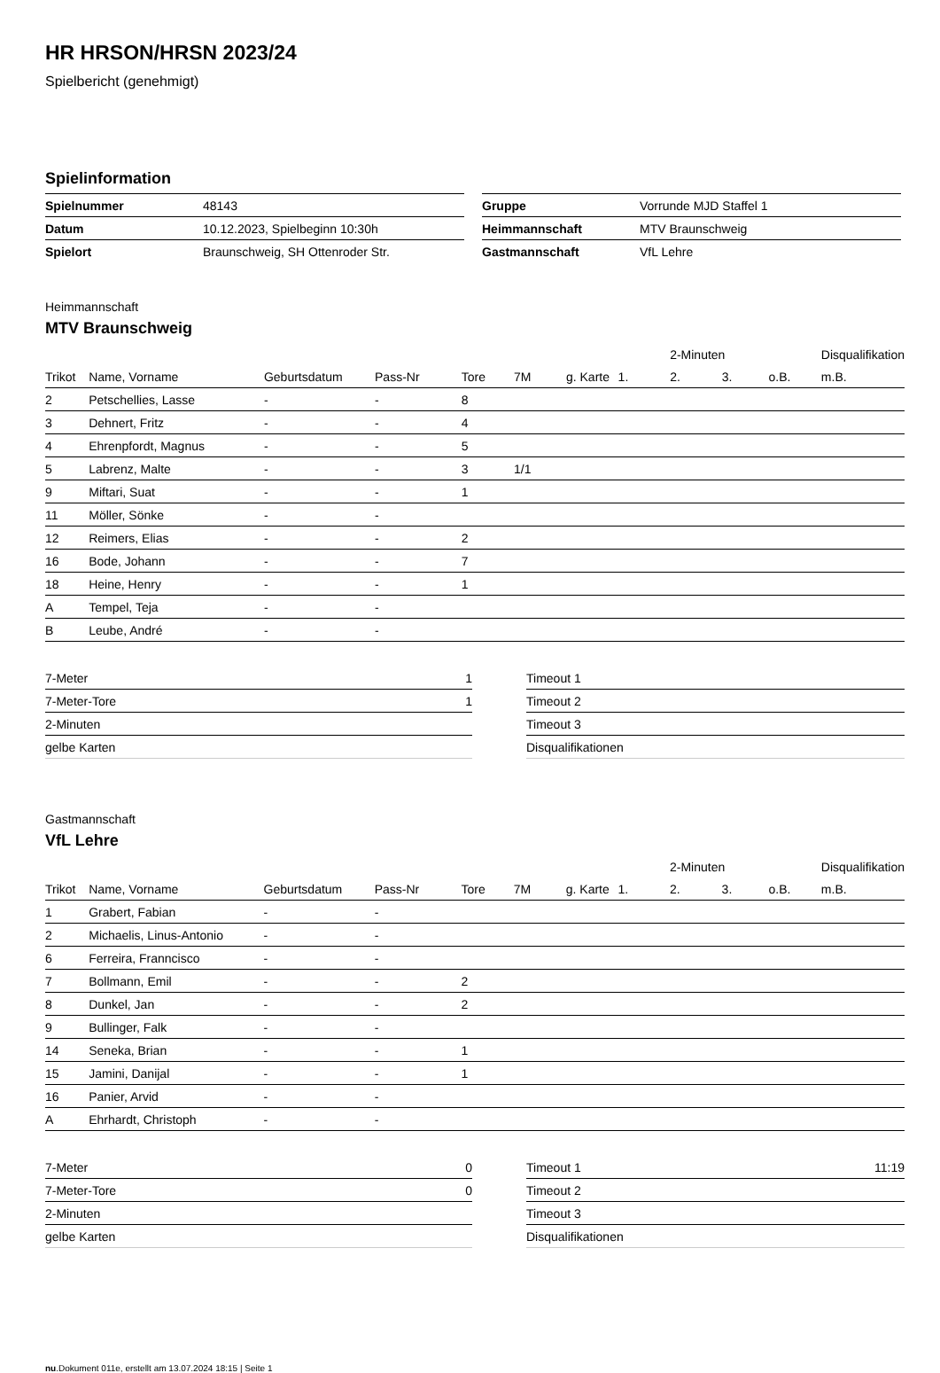HR HRSON/HRSN 2023/24
Spielbericht (genehmigt)
Spielinformation
| Spielnummer | 48143 |
| Datum | 10.12.2023, Spielbeginn 10:30h |
| Spielort | Braunschweig, SH Ottenroder Str. |
| Gruppe | Vorrunde MJD Staffel 1 |
| Heimmannschaft | MTV Braunschweig |
| Gastmannschaft | VfL Lehre |
Heimmannschaft
MTV Braunschweig
| | | | | | | | | 2-Minuten | | | Disqualifikation |
| --- | --- | --- | --- | --- | --- | --- | --- | --- | --- | --- | --- |
| Trikot | Name, Vorname | Geburtsdatum | Pass-Nr | Tore | 7M | g. Karte | 1. | 2. | 3. | o.B. | m.B. |
| 2 | Petschellies, Lasse | - | - | 8 | | | | | | | |
| 3 | Dehnert, Fritz | - | - | 4 | | | | | | | |
| 4 | Ehrenpfordt, Magnus | - | - | 5 | | | | | | | |
| 5 | Labrenz, Malte | - | - | 3 | 1/1 | | | | | | |
| 9 | Miftari, Suat | - | - | 1 | | | | | | | |
| 11 | Möller, Sönke | - | - | | | | | | | | |
| 12 | Reimers, Elias | - | - | 2 | | | | | | | |
| 16 | Bode, Johann | - | - | 7 | | | | | | | |
| 18 | Heine, Henry | - | - | 1 | | | | | | | |
| A | Tempel, Teja | - | - | | | | | | | | |
| B | Leube, André | - | - | | | | | | | | |
| 7-Meter | 1 |
| 7-Meter-Tore | 1 |
| 2-Minuten | |
| gelbe Karten | |
| Timeout 1 | |
| Timeout 2 | |
| Timeout 3 | |
| Disqualifikationen | |
Gastmannschaft
VfL Lehre
| | | | | | | | | 2-Minuten | | | Disqualifikation |
| --- | --- | --- | --- | --- | --- | --- | --- | --- | --- | --- | --- |
| Trikot | Name, Vorname | Geburtsdatum | Pass-Nr | Tore | 7M | g. Karte | 1. | 2. | 3. | o.B. | m.B. |
| 1 | Grabert, Fabian | - | - | | | | | | | | |
| 2 | Michaelis, Linus-Antonio | - | - | | | | | | | | |
| 6 | Ferreira, Franncisco | - | - | | | | | | | | |
| 7 | Bollmann, Emil | - | - | 2 | | | | | | | |
| 8 | Dunkel, Jan | - | - | 2 | | | | | | | |
| 9 | Bullinger, Falk | - | - | | | | | | | | |
| 14 | Seneka, Brian | - | - | 1 | | | | | | | |
| 15 | Jamini, Danijal | - | - | 1 | | | | | | | |
| 16 | Panier, Arvid | - | - | | | | | | | | |
| A | Ehrhardt, Christoph | - | - | | | | | | | | |
| 7-Meter | 0 |
| 7-Meter-Tore | 0 |
| 2-Minuten | |
| gelbe Karten | |
| Timeout 1 | 11:19 |
| Timeout 2 | |
| Timeout 3 | |
| Disqualifikationen | |
nu.Dokument 011e, erstellt am 13.07.2024 18:15 | Seite 1